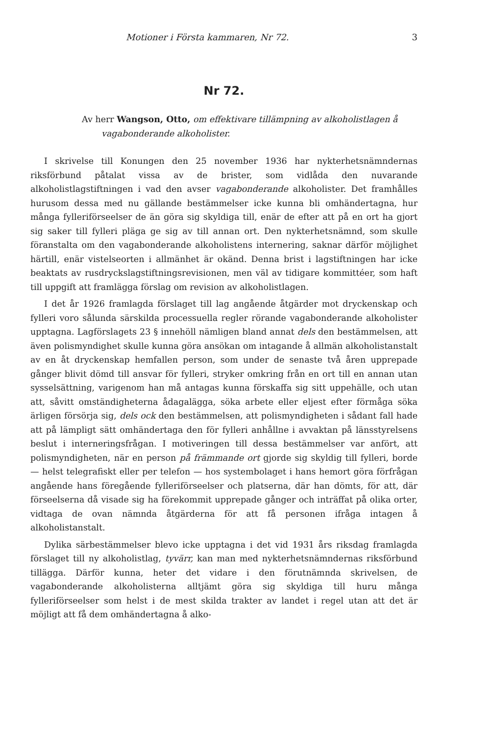Motioner i Första kammaren, Nr 72. 3
Nr 72.
Av herr Wangson, Otto, om effektivare tillämpning av alkoholistlagen å vagabonderande alkoholister.
I skrivelse till Konungen den 25 november 1936 har nykterhetsnämndernas riksförbund påtalat vissa av de brister, som vidlåda den nuvarande alkoholistlagstiftningen i vad den avser vagabonderande alkoholister. Det framhålles hurusom dessa med nu gällande bestämmelser icke kunna bli omhändertagna, hur många fylleriförseelser de än göra sig skyldiga till, enär de efter att på en ort ha gjort sig saker till fylleri pläga ge sig av till annan ort. Den nykterhetsnämnd, som skulle föranstalta om den vagabonderande alkoholistens internering, saknar därför möjlighet härtill, enär vistelseorten i allmänhet är okänd. Denna brist i lagstiftningen har icke beaktats av rusdryckslagstiftningsrevisionen, men väl av tidigare kommittéer, som haft till uppgift att framlägga förslag om revision av alkoholistlagen.
I det år 1926 framlagda förslaget till lag angående åtgärder mot dryckenskap och fylleri voro sålunda särskilda processuella regler rörande vagabonderande alkoholister upptagna. Lagförslagets 23 § innehöll nämligen bland annat dels den bestämmelsen, att även polismyndighet skulle kunna göra ansökan om intagande å allmän alkoholistanstalt av en åt dryckenskap hemfallen person, som under de senaste två åren upprepade gånger blivit dömd till ansvar för fylleri, stryker omkring från en ort till en annan utan sysselsättning, varigenom han må antagas kunna förskaffa sig sitt uppehälle, och utan att, såvitt omständigheterna ådagalägga, söka arbete eller eljest efter förmåga söka ärligen försörja sig, dels ock den bestämmelsen, att polismyndigheten i sådant fall hade att på lämpligt sätt omhändertaga den för fylleri anhållne i avvaktan på länsstyrelsens beslut i interneringsfrågan. I motiveringen till dessa bestämmelser var anfört, att polismyndigheten, när en person på främmande ort gjorde sig skyldig till fylleri, borde — helst telegrafiskt eller per telefon — hos systembolaget i hans hemort göra förfrågan angående hans föregående fylleriförseelser och platserna, där han dömts, för att, där förseelserna då visade sig ha förekommit upprepade gånger och inträffat på olika orter, vidtaga de ovan nämnda åtgärderna för att få personen ifråga intagen å alkoholistanstalt.
Dylika särbestämmelser blevo icke upptagna i det vid 1931 års riksdag framlagda förslaget till ny alkoholistlag, tyvärr, kan man med nykterhetsnämndernas riksförbund tillägga. Därför kunna, heter det vidare i den förutnämnda skrivelsen, de vagabonderande alkoholisterna alltjämt göra sig skyldiga till huru många fylleriförseelser som helst i de mest skilda trakter av landet i regel utan att det är möjligt att få dem omhändertagna å alko-